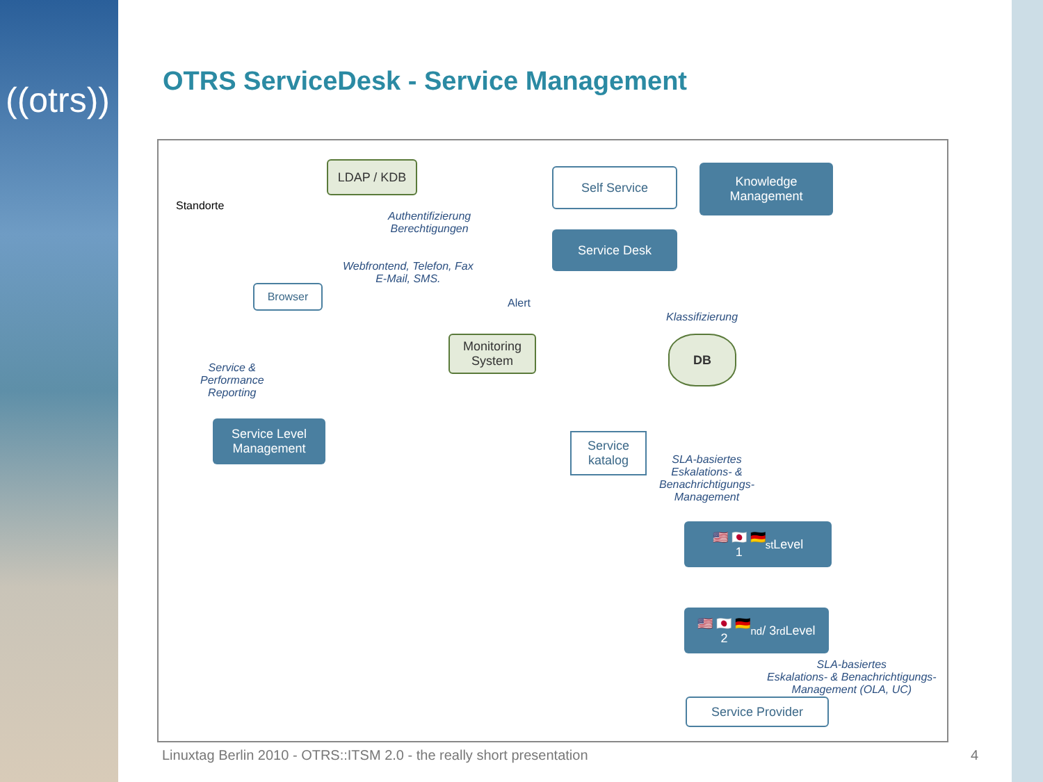((otrs))
OTRS ServiceDesk - Service Management
Standorte
LDAP / KDB Self Service
Knowledge Management
Authentifizierung
Berechtigungen
Service Desk
Browser
Webfrontend, Telefon, Fax
E-Mail, SMS.
Alert
Klassifizierung
Monitoring System
DB
Service &
Performance
Reporting
Service Level Management
Service katalog
SLA-basiertes
Eskalations- &
Benachrichtigungs-
Management
🇺🇸 🇯🇵 🇩🇪
1<sup>st</sup> Level
🇺🇸 🇯🇵 🇩🇪
2<sup>nd</sup> / 3<sup>rd</sup> Level
SLA-basiertes
Eskalations- & Benachrichtigungs-
Management (OLA, UC)
Service Provider
Linuxtag Berlin 2010 - OTRS::ITSM 2.0 - the really short presentation
4